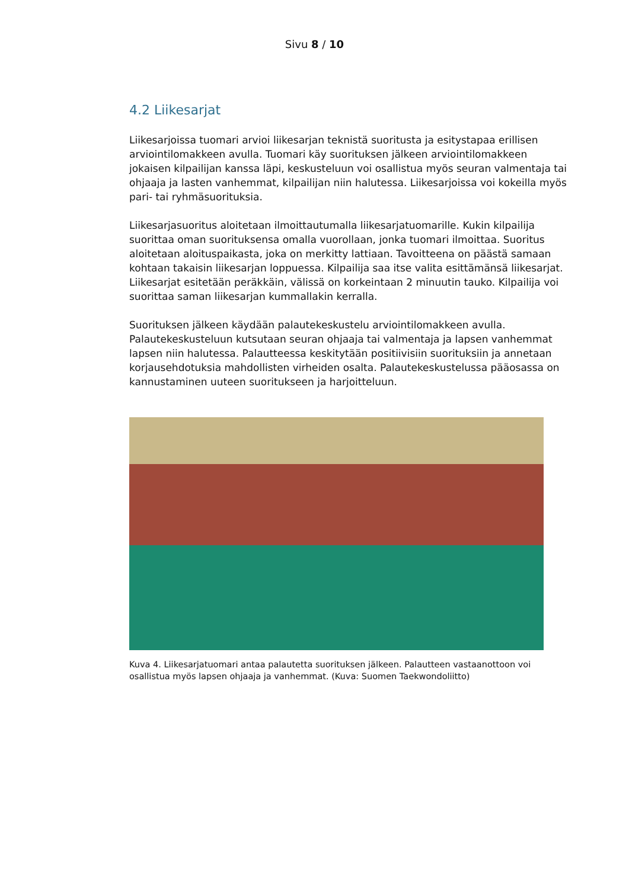Sivu 8 / 10
4.2 Liikesarjat
Liikesarjoissa tuomari arvioi liikesarjan teknistä suoritusta ja esitystapaa erillisen arviointilomakkeen avulla. Tuomari käy suorituksen jälkeen arviointilomakkeen jokaisen kilpailijan kanssa läpi, keskusteluun voi osallistua myös seuran valmentaja tai ohjaaja ja lasten vanhemmat, kilpailijan niin halutessa. Liikesarjoissa voi kokeilla myös pari- tai ryhmäsuorituksia.
Liikesarjasuoritus aloitetaan ilmoittautumalla liikesarjatuomarille. Kukin kilpailija suorittaa oman suorituksensa omalla vuorollaan, jonka tuomari ilmoittaa. Suoritus aloitetaan aloituspaikasta, joka on merkitty lattiaan. Tavoitteena on päästä samaan kohtaan takaisin liikesarjan loppuessa. Kilpailija saa itse valita esittämänsä liikesarjat. Liikesarjat esitetään peräkkäin, välissä on korkeintaan 2 minuutin tauko. Kilpailija voi suorittaa saman liikesarjan kummallakin kerralla.
Suorituksen jälkeen käydään palautekeskustelu arviointilomakkeen avulla. Palautekeskusteluun kutsutaan seuran ohjaaja tai valmentaja ja lapsen vanhemmat lapsen niin halutessa. Palautteessa keskitytään positiivisiin suorituksiin ja annetaan korjausehdotuksia mahdollisten virheiden osalta. Palautekeskustelussa pääosassa on kannustaminen uuteen suoritukseen ja harjoitteluun.
Kuva 4. Liikesarjatuomari antaa palautetta suorituksen jälkeen. Palautteen vastaanottoon voi osallistua myös lapsen ohjaaja ja vanhemmat. (Kuva: Suomen Taekwondoliitto)